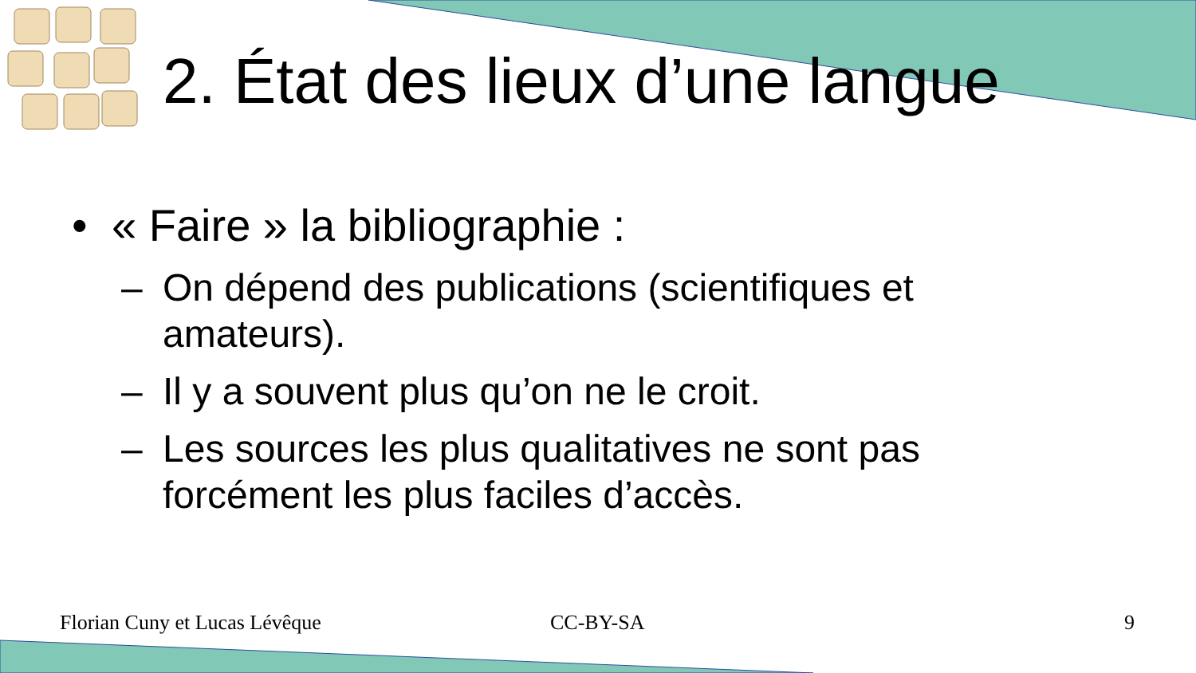2. État des lieux d’une langue
• « Faire » la bibliographie :
– On dépend des publications (scientifiques et amateurs).
– Il y a souvent plus qu’on ne le croit.
– Les sources les plus qualitatives ne sont pas forcément les plus faciles d’accès.
Florian Cuny et Lucas Lévêque CC-BY-SA 9